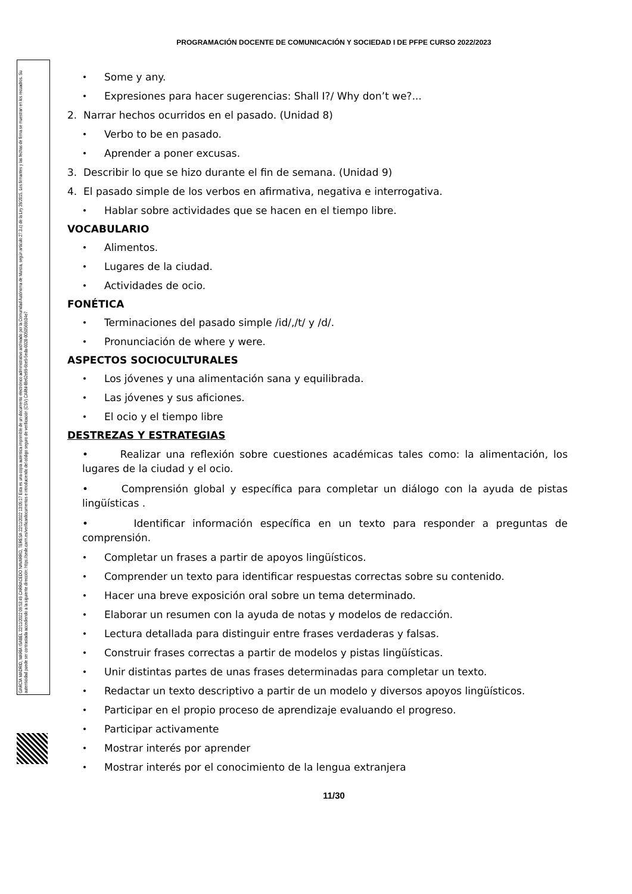GARCÍA MADRID, MARÍA ISABEL 22/11/2022 09:53:49 CARRACEDO NAVARRO, TERESA 22/11/2022 13:05:17 Esta es una copia auténtica imprimible de un documento electrónico administrativo archivado por la Comunidad Autónoma de Murcia, según artículo 27.3.c) de la Ley 39/2015. Los firmantes y las fechas de firma se muestran en los recuadros. Su autenticidad puede ser contrastada accediendo a la siguiente dirección: https://sede.carm.es/verificardocumentos e introduciendo del código seguro de verificación (CSV) CARM-f8e62e99-6be9-5eda-0028-0050569b34e7
PROGRAMACIÓN DOCENTE DE COMUNICACIÓN Y SOCIEDAD I DE PFPE CURSO 2022/2023
Some y any.
Expresiones para hacer sugerencias: Shall I?/ Why don’t we?...
2. Narrar hechos ocurridos en el pasado. (Unidad 8)
Verbo to be en pasado.
Aprender a poner excusas.
3. Describir lo que se hizo durante el fin de semana. (Unidad 9)
4. El pasado simple de los verbos en afirmativa, negativa e interrogativa.
Hablar sobre actividades que se hacen en el tiempo libre.
VOCABULARIO
Alimentos.
Lugares de la ciudad.
Actividades de ocio.
FONÉTICA
Terminaciones del pasado simple /id/,/t/ y /d/.
Pronunciación de where y were.
ASPECTOS SOCIOCULTURALES
Los jóvenes y una alimentación sana y equilibrada.
Las jóvenes y sus aficiones.
El ocio y el tiempo libre
DESTREZAS Y ESTRATEGIAS
• Realizar una reflexión sobre cuestiones académicas tales como: la alimentación, los lugares de la ciudad y el ocio.
• Comprensión global y específica para completar un diálogo con la ayuda de pistas lingüísticas .
• Identificar información específica en un texto para responder a preguntas de comprensión.
Completar un frases a partir de apoyos lingüísticos.
Comprender un texto para identificar respuestas correctas sobre su contenido.
Hacer una breve exposición oral sobre un tema determinado.
Elaborar un resumen con la ayuda de notas y modelos de redacción.
Lectura detallada para distinguir entre frases verdaderas y falsas.
Construir frases correctas a partir de modelos y pistas lingüísticas.
Unir distintas partes de unas frases determinadas para completar un texto.
Redactar un texto descriptivo a partir de un modelo y diversos apoyos lingüísticos.
Participar en el propio proceso de aprendizaje evaluando el progreso.
Participar activamente
Mostrar interés por aprender
Mostrar interés por el conocimiento de la lengua extranjera
11/30